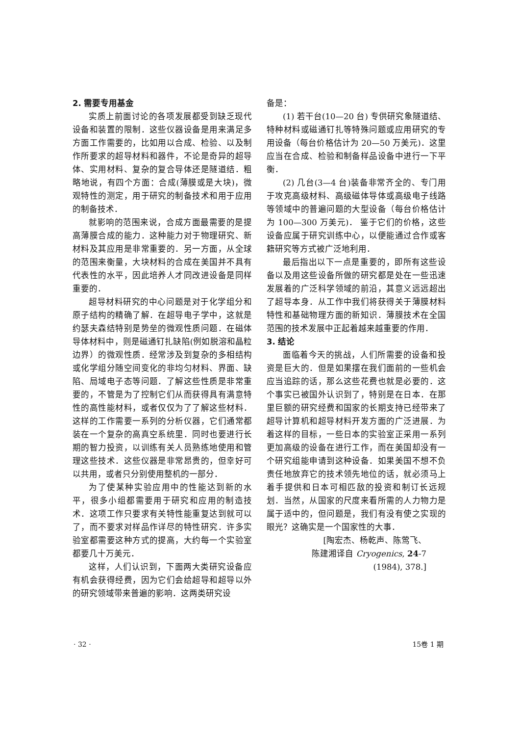2. 需要专用基金
实质上前面讨论的各项发展都受到缺乏现代设备和装置的限制．这些仪器设备是用来满足多方面工作需要的，比如用以合成、检验、以及制作所要求的超导材料和器件，不论是奇异的超导体、实用材料、复杂的复合导体还是隧道结．粗略地说，有四个方面：合成(薄膜或是大块)，微观特性的测定，用于研究的制备技术和用于应用的制备技术．
就影响的范围来说，合成方面最需要的是提高薄膜合成的能力．这种能力对于物理研究、新材料及其应用是非常重要的．另一方面，从全球的范围来衡量，大块材料的合成在美国并不具有代表性的水平，因此培养人才同改进设备是同样重要的．
超导材料研究的中心问题是对于化学组分和原子结构的精确了解．在超导电子学中，这就是约瑟夫森结特别是势垒的微观性质问题．在磁体导体材料中，则是磁通钉扎缺陷(例如脱溶和晶粒边界）的微观性质．经常涉及到复杂的多相结构或化学组分随空间变化的非均匀材料、界面、缺陷、局域电子态等问题．了解这些性质是非常重要的，不管是为了控制它们从而获得具有满意特性的高性能材料，或者仅仅为了了解这些材料．这样的工作需要一系列的分析仪器，它们通常都装在一个复杂的高真空系统里．同时也要进行长期的智力投资，以训练有关人员熟练地使用和管理这些技术．这些仪器是非常昂贵的，但幸好可以共用，或者只分别使用整机的一部分．
为了使某种实验应用中的性能达到新的水平，很多小组都需要用于研究和应用的制造技术．这项工作只要求有关特性能重复达到就可以了，而不要求对样品作详尽的特性研究．许多实验室都需要这种方式的提高，大约每一个实验室都要几十万美元．
这样，人们认识到，下面两大类研究设备应有机会获得经费，因为它们会给超导和超导以外的研究领域带来普遍的影响．这两类研究设
备是：
(1) 若干台(10—20 台) 专供研究象隧道结、特种材料或磁通钉扎等特殊问题或应用研究的专用设备（每台价格估计为 20—50 万美元)．这里应当在合成、检验和制备样品设备中进行一下平衡．
(2) 几台(3—4 台)装备非常齐全的、专门用于攻克高级材料、高级磁体导体或高级电子线路等领域中的普遍问题的大型设备（每台价格估计为 100—300 万美元)． 鉴于它们的价格，这些设备应属于研究训练中心，以便能通过合作或客籍研究等方式被广泛地利用．
最后指出以下一点是重要的，即所有这些设备以及用这些设备所做的研究都是处在一些迅速发展着的广泛科学领域的前沿，其意义远远超出了超导本身．从工作中我们将获得关于薄膜材料特性和基础物理方面的新知识．薄膜技术在全国范围的技术发展中正起着越来越重要的作用．
3. 结论
面临着今天的挑战，人们所需要的设备和投资是巨大的．但是如果摆在我们面前的一些机会应当追踪的话，那么这些花费也就是必要的．这个事实已被国外认识到了，特别是在日本．在那里巨额的研究经费和国家的长期支持已经带来了超导计算机和超导材料开发方面的广泛进展．为着这样的目标，一些日本的实验室正采用一系列更加高级的设备在进行工作，而在美国却没有一个研究组能申请到这种设备．如果美国不想不负责任地放弃它的技术领先地位的话，就必须马上着手提供和日本可相匹敌的投资和制订长远规划．当然，从国家的尺度来看所需的人力物力是属于适中的，但问题是，我们有没有使之实现的眼光？这确实是一个国家性的大事．
[陶宏杰、杨乾声、陈莺飞、
陈建湘译自 Cryogenics, 24-7
(1984), 378.]
· 32 · 15卷 1 期